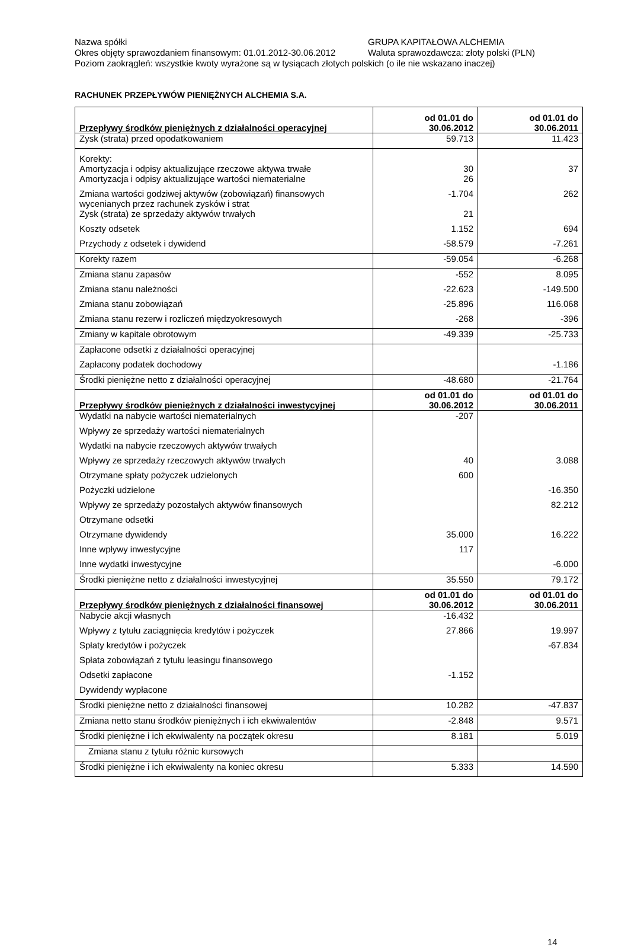Nazwa spółki GRUPA KAPITAŁOWA ALCHEMIA
Okres objęty sprawozdaniem finansowym: 01.01.2012-30.06.2012 Waluta sprawozdawcza: złoty polski (PLN)
Poziom zaokrągleń: wszystkie kwoty wyrażone są w tysiącach złotych polskich (o ile nie wskazano inaczej)
RACHUNEK PRZEPŁYWÓW PIENIĘŻNYCH ALCHEMIA S.A.
| Przepływy środków pieniężnych z działalności operacyjnej | od 01.01 do 30.06.2012 | od 01.01 do 30.06.2011 |
| --- | --- | --- |
| Zysk (strata) przed opodatkowaniem | 59.713 | 11.423 |
| Korekty: Amortyzacja i odpisy aktualizujące rzeczowe aktywa trwałe | 30 | 37 |
| Amortyzacja i odpisy aktualizujące wartości niematerialne | 26 | |
| Zmiana wartości godziwej aktywów (zobowiązań) finansowych wycenianych przez rachunek zysków i strat | -1.704 | 262 |
| Zysk (strata) ze sprzedaży aktywów trwałych | 21 | |
| Koszty odsetek | 1.152 | 694 |
| Przychody z odsetek i dywidend | -58.579 | -7.261 |
| Korekty razem | -59.054 | -6.268 |
| Zmiana stanu zapasów | -552 | 8.095 |
| Zmiana stanu należności | -22.623 | -149.500 |
| Zmiana stanu zobowiązań | -25.896 | 116.068 |
| Zmiana stanu rezerw i rozliczeń międzyokresowych | -268 | -396 |
| Zmiany w kapitale obrotowym | -49.339 | -25.733 |
| Zapłacone odsetki z działalności operacyjnej | | |
| Zapłacony podatek dochodowy | | -1.186 |
| Środki pieniężne netto z działalności operacyjnej | -48.680 | -21.764 |
| Przepływy środków pieniężnych z działalności inwestycyjnej | od 01.01 do 30.06.2012 | od 01.01 do 30.06.2011 |
| Wydatki na nabycie wartości niematerialnych | -207 | |
| Wpływy ze sprzedaży wartości niematerialnych | | |
| Wydatki na nabycie rzeczowych aktywów trwałych | | |
| Wpływy ze sprzedaży rzeczowych aktywów trwałych | 40 | 3.088 |
| Otrzymane spłaty pożyczek udzielonych | 600 | |
| Pożyczki udzielone | | -16.350 |
| Wpływy ze sprzedaży pozostałych aktywów finansowych | | 82.212 |
| Otrzymane odsetki | | |
| Otrzymane dywidendy | 35.000 | 16.222 |
| Inne wpływy inwestycyjne | 117 | |
| Inne wydatki inwestycyjne | | -6.000 |
| Środki pieniężne netto z działalności inwestycyjnej | 35.550 | 79.172 |
| Przepływy środków pieniężnych z działalności finansowej | od 01.01 do 30.06.2012 | od 01.01 do 30.06.2011 |
| Nabycie akcji własnych | -16.432 | |
| Wpływy z tytułu zaciągnięcia kredytów i pożyczek | 27.866 | 19.997 |
| Spłaty kredytów i pożyczek | | -67.834 |
| Spłata zobowiązań z tytułu leasingu finansowego | | |
| Odsetki zapłacone | -1.152 | |
| Dywidendy wypłacone | | |
| Środki pieniężne netto z działalności finansowej | 10.282 | -47.837 |
| Zmiana netto stanu środków pieniężnych i ich ekwiwalentów | -2.848 | 9.571 |
| Środki pieniężne i ich ekwiwalenty na początek okresu | 8.181 | 5.019 |
| Zmiana stanu z tytułu różnic kursowych | | |
| Środki pieniężne i ich ekwiwalenty na koniec okresu | 5.333 | 14.590 |
14